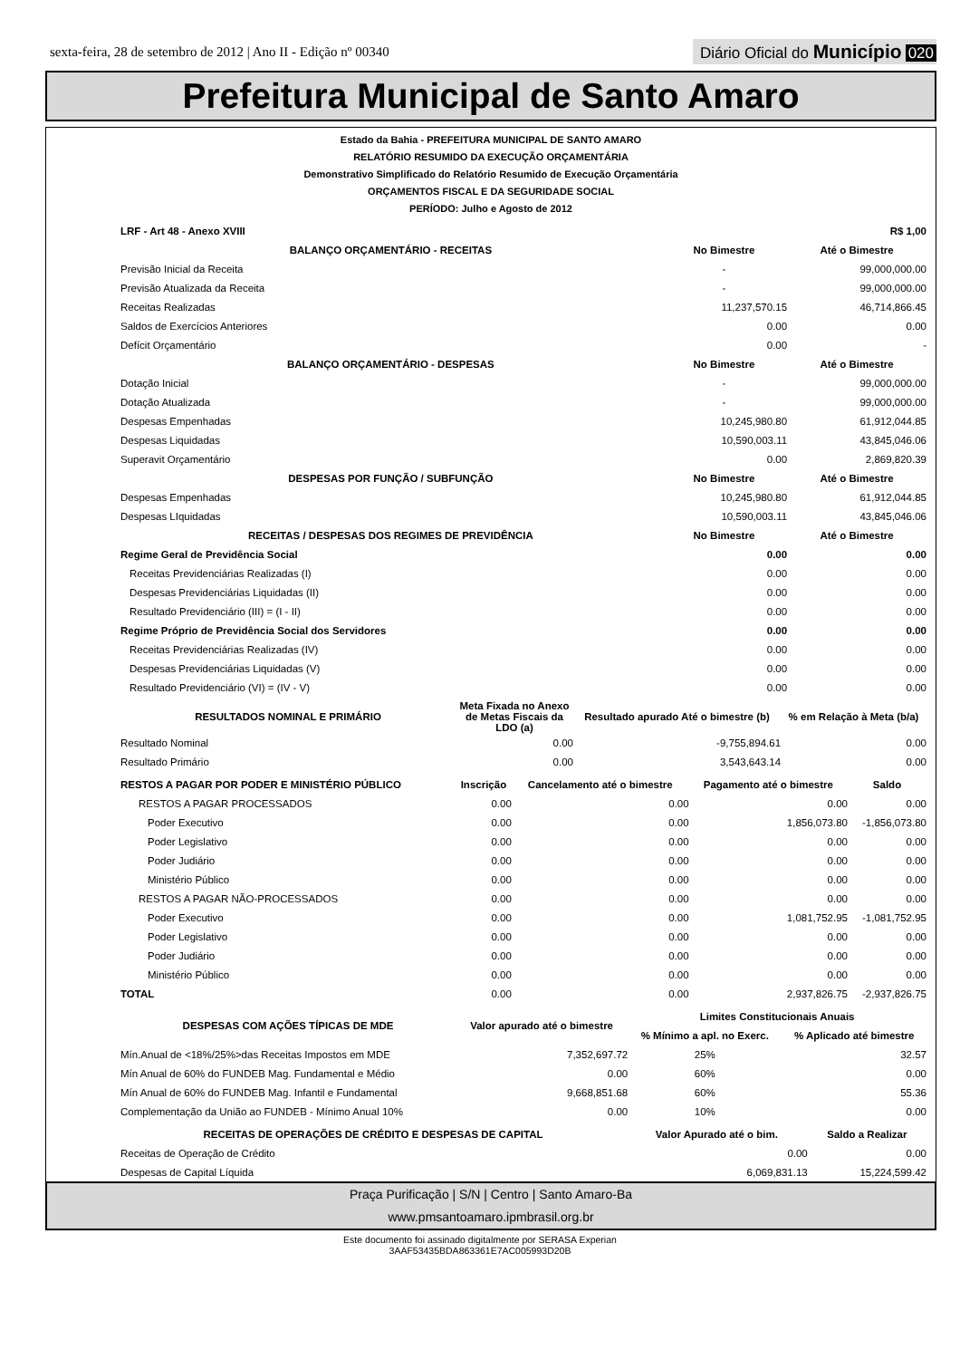sexta-feira, 28 de setembro de 2012 | Ano II - Edição nº 00340
Diário Oficial do Município 020
Prefeitura Municipal de Santo Amaro
Estado da Bahia - PREFEITURA MUNICIPAL DE SANTO AMARO
RELATÓRIO RESUMIDO DA EXECUÇÃO ORÇAMENTÁRIA
Demonstrativo Simplificado do Relatório Resumido de Execução Orçamentária
ORÇAMENTOS FISCAL E DA SEGURIDADE SOCIAL
PERÍODO: Julho e Agosto de 2012
| LRF - Art 48 - Anexo XVIII | R$ 1,00 | |
| --- | --- | --- |
| BALANÇO ORÇAMENTÁRIO - RECEITAS | No Bimestre | Até o Bimestre |
| Previsão Inicial da Receita | - | 99,000,000.00 |
| Previsão Atualizada da Receita | - | 99,000,000.00 |
| Receitas Realizadas | 11,237,570.15 | 46,714,866.45 |
| Saldos de Exercícios Anteriores | 0.00 | 0.00 |
| Defícit Orçamentário | 0.00 | - |
| BALANÇO ORÇAMENTÁRIO - DESPESAS | No Bimestre | Até o Bimestre |
| Dotação Inicial | - | 99,000,000.00 |
| Dotação Atualizada | - | 99,000,000.00 |
| Despesas Empenhadas | 10,245,980.80 | 61,912,044.85 |
| Despesas Liquidadas | 10,590,003.11 | 43,845,046.06 |
| Superavit Orçamentário | 0.00 | 2,869,820.39 |
| DESPESAS POR FUNÇÃO / SUBFUNÇÃO | No Bimestre | Até o Bimestre |
| Despesas Empenhadas | 10,245,980.80 | 61,912,044.85 |
| Despesas LIquidadas | 10,590,003.11 | 43,845,046.06 |
| RECEITAS / DESPESAS DOS REGIMES DE PREVIDÊNCIA | No Bimestre | Até o Bimestre |
| Regime Geral de Previdência Social | 0.00 | 0.00 |
| Receitas Previdenciárias Realizadas (I) | 0.00 | 0.00 |
| Despesas Previdenciárias Liquidadas (II) | 0.00 | 0.00 |
| Resultado Previdenciário (III) = (I - II) | 0.00 | 0.00 |
| Regime Próprio de Previdência Social dos Servidores | 0.00 | 0.00 |
| Receitas Previdenciárias Realizadas (IV) | 0.00 | 0.00 |
| Despesas Previdenciárias Liquidadas (V) | 0.00 | 0.00 |
| Resultado Previdenciário (VI) = (IV - V) | 0.00 | 0.00 |
| RESULTADOS NOMINAL E PRIMÁRIO | Meta Fixada no Anexo de Metas Fiscais da LDO (a) | Resultado apurado Até o bimestre (b) | % em Relação à Meta (b/a) |
| --- | --- | --- | --- |
| Resultado Nominal | 0.00 | -9,755,894.61 | 0.00 |
| Resultado Primário | 0.00 | 3,543,643.14 | 0.00 |
| RESTOS A PAGAR POR PODER E MINISTÉRIO PÚBLICO | Inscrição | Cancelamento até o bimestre | Pagamento até o bimestre | Saldo |
| --- | --- | --- | --- | --- |
| RESTOS A PAGAR PROCESSADOS | 0.00 | 0.00 | 0.00 | 0.00 |
| Poder Executivo | 0.00 | 0.00 | 1,856,073.80 | -1,856,073.80 |
| Poder Legislativo | 0.00 | 0.00 | 0.00 | 0.00 |
| Poder Judiário | 0.00 | 0.00 | 0.00 | 0.00 |
| Ministério Público | 0.00 | 0.00 | 0.00 | 0.00 |
| RESTOS A PAGAR NÃO-PROCESSADOS | 0.00 | 0.00 | 0.00 | 0.00 |
| Poder Executivo | 0.00 | 0.00 | 1,081,752.95 | -1,081,752.95 |
| Poder Legislativo | 0.00 | 0.00 | 0.00 | 0.00 |
| Poder Judiário | 0.00 | 0.00 | 0.00 | 0.00 |
| Ministério Público | 0.00 | 0.00 | 0.00 | 0.00 |
| TOTAL | 0.00 | 0.00 | 2,937,826.75 | -2,937,826.75 |
| DESPESAS COM AÇÕES TÍPICAS DE MDE | Valor apurado até o bimestre | Limites Constitucionais Anuais | |
| --- | --- | --- | --- |
| | | % Mínimo a apl. no Exerc. | % Aplicado até bimestre |
| Mín.Anual de <18%/25%>das Receitas Impostos em MDE | 7,352,697.72 | 25% | 32.57 |
| Mín Anual de 60% do FUNDEB Mag. Fundamental e Médio | 0.00 | 60% | 0.00 |
| Mín Anual de 60% do FUNDEB Mag. Infantil e Fundamental | 9,668,851.68 | 60% | 55.36 |
| Complementação da União ao FUNDEB - Mínimo Anual 10% | 0.00 | 10% | 0.00 |
| RECEITAS DE OPERAÇÕES DE CRÉDITO E DESPESAS DE CAPITAL | Valor Apurado até o bim. | Saldo a Realizar |
| --- | --- | --- |
| Receitas de Operação de Crédito | 0.00 | 0.00 |
| Despesas de Capital Líquida | 6,069,831.13 | 15,224,599.42 |
Praça Purificação | S/N | Centro | Santo Amaro-Ba
www.pmsantoamaro.ipmbrasil.org.br
Este documento foi assinado digitalmente por SERASA Experian
3AAF53435BDA863361E7AC005993D20B